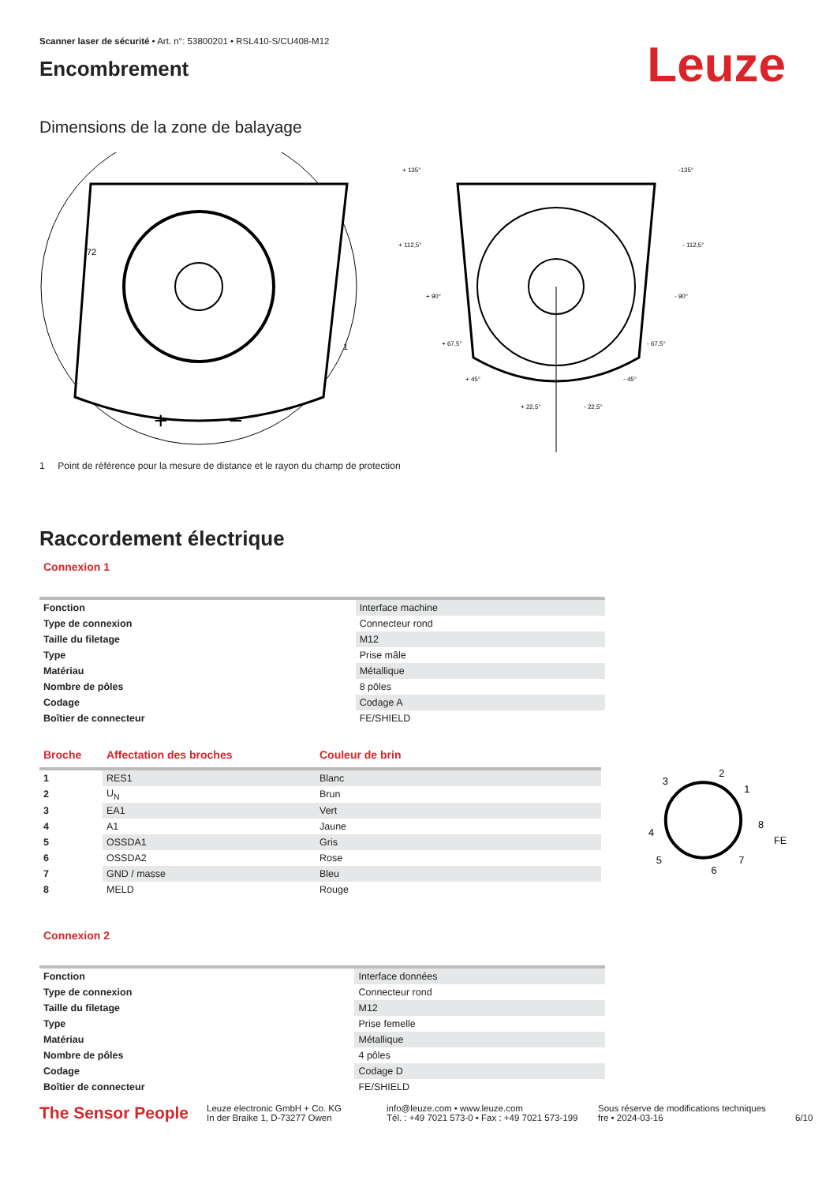Scanner laser de sécurité • Art. n°: 53800201 • RSL410-S/CU408-M12
Encombrement
Leuze
Dimensions de la zone de balayage
+
−
72
1
+ 135°
-135°
+ 112,5°
- 112,5°
+ 90°
- 90°
+ 67,5°
- 67,5°
+ 45°
- 45°
+ 22,5°
- 22,5°
1 Point de référence pour la mesure de distance et le rayon du champ de protection
Raccordement électrique
Connexion 1
| Fonction | Interface machine |
| Type de connexion | Connecteur rond |
| Taille du filetage | M12 |
| Type | Prise mâle |
| Matériau | Métallique |
| Nombre de pôles | 8 pôles |
| Codage | Codage A |
| Boîtier de connecteur | FE/SHIELD |
| Broche | Affectation des broches | Couleur de brin |
| --- | --- | --- |
| 1 | RES1 | Blanc |
| 2 | U<sub>N</sub> | Brun |
| 3 | EA1 | Vert |
| 4 | A1 | Jaune |
| 5 | OSSDA1 | Gris |
| 6 | OSSDA2 | Rose |
| 7 | GND / masse | Bleu |
| 8 | MELD | Rouge |
2
3
1
8
4
FE
5
7
6
Connexion 2
| Fonction | Interface données |
| Type de connexion | Connecteur rond |
| Taille du filetage | M12 |
| Type | Prise femelle |
| Matériau | Métallique |
| Nombre de pôles | 4 pôles |
| Codage | Codage D |
| Boîtier de connecteur | FE/SHIELD |
The Sensor People
Leuze electronic GmbH + Co. KG
In der Braike 1, D-73277 Owen
info@leuze.com • www.leuze.com
Tél. : +49 7021 573-0 • Fax : +49 7021 573-199
Sous réserve de modifications techniques
fre • 2024-03-16
6/10